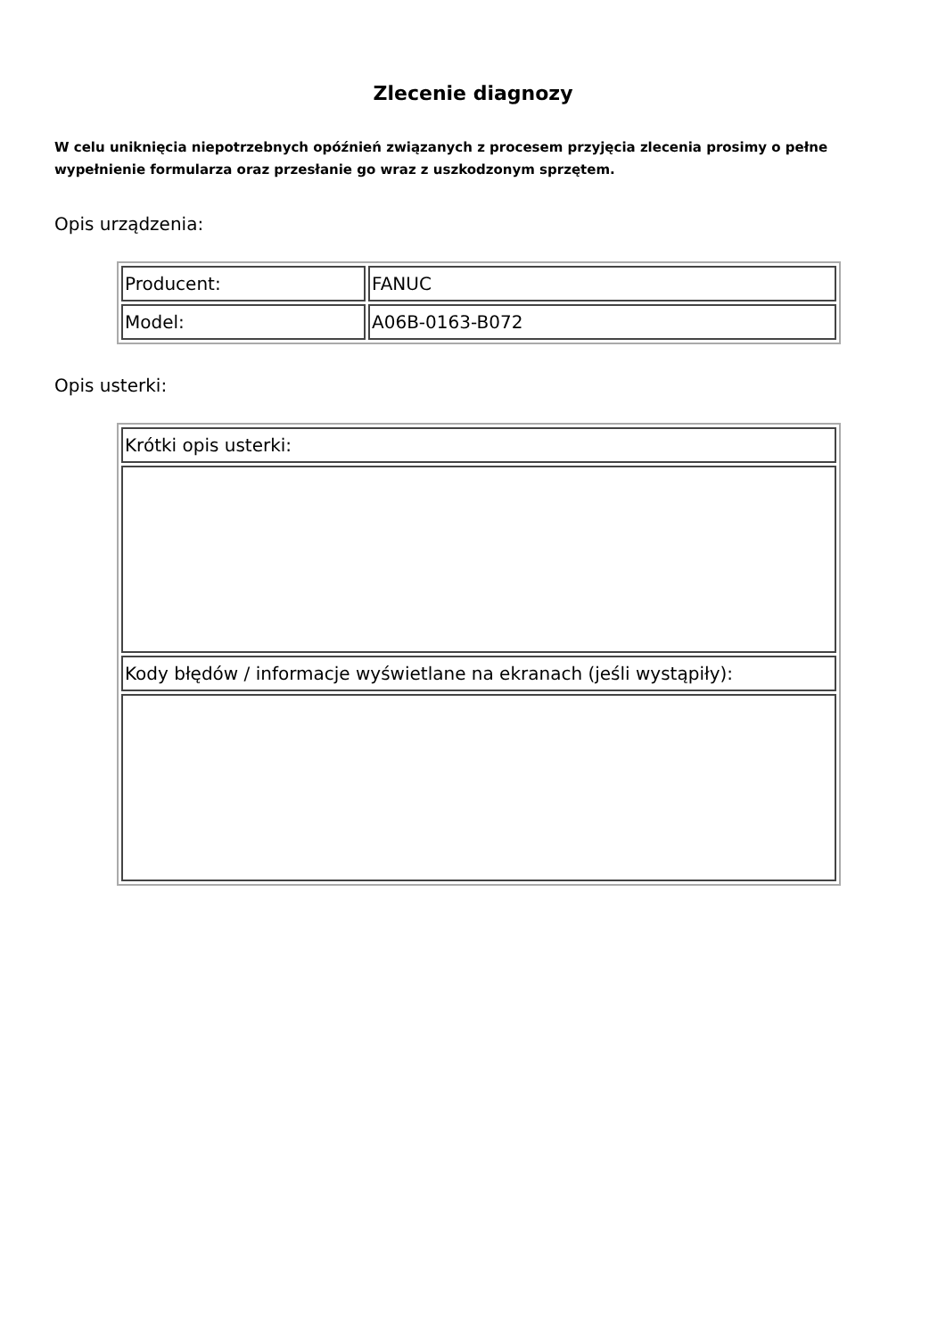Zlecenie diagnozy
W celu uniknięcia niepotrzebnych opóźnień związanych z procesem przyjęcia zlecenia prosimy o pełne wypełnienie formularza oraz przesłanie go wraz z uszkodzonym sprzętem.
Opis urządzenia:
| Producent: | FANUC |
| Model: | A06B-0163-B072 |
Opis usterki:
| Krótki opis usterki: |
| Kody błędów / informacje wyświetlane na ekranach (jeśli wystąpiły): |